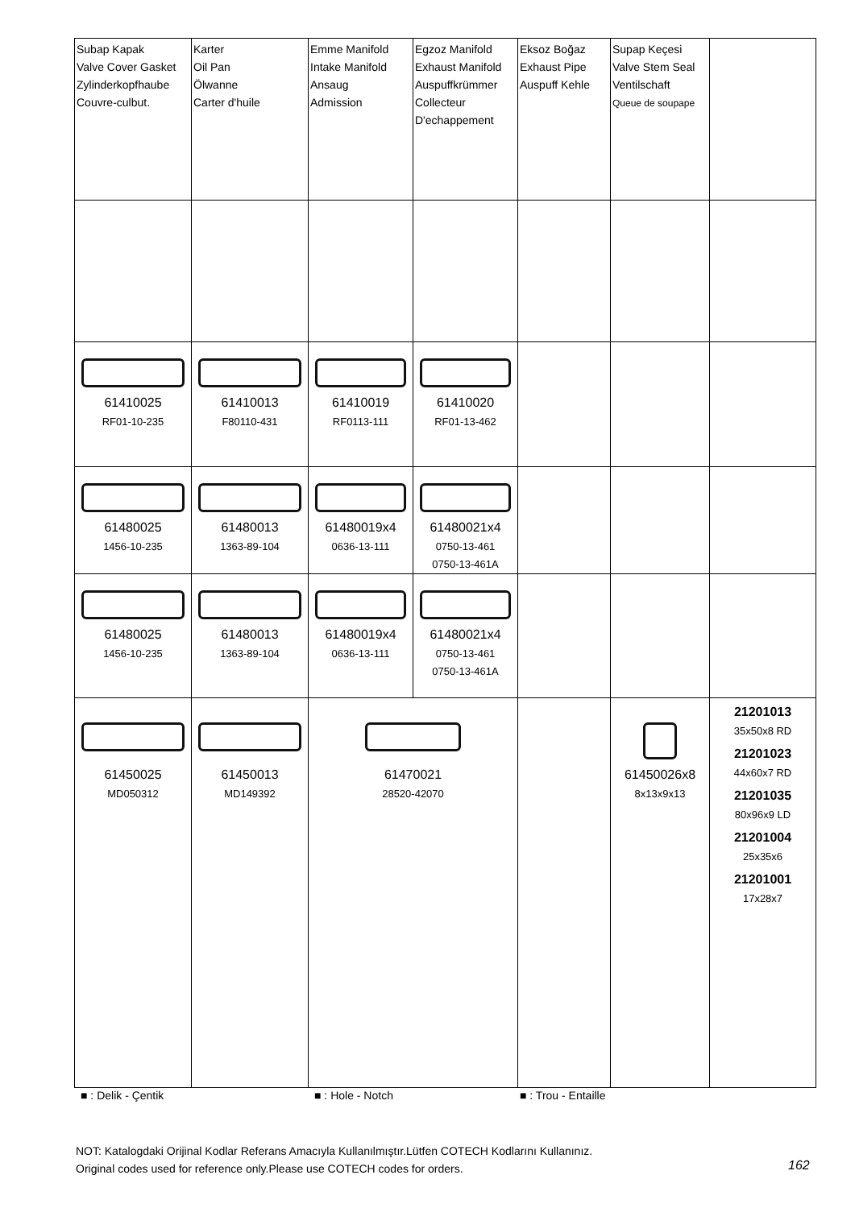| Subap Kapak Valve Cover Gasket Zylinderkopfhaube Couvre-culbut. | Karter Oil Pan Ölwanne Carter d'huile | Emme Manifold Intake Manifold Ansaug Admission | Egzoz Manifold Exhaust Manifold Auspuffkrümmer Collecteur D'echappement | Eksoz Boğaz Exhaust Pipe Auspuff Kehle | Supap Keçesi Valve Stem Seal Ventilschaft Queue de soupape | |
| 61410025 RF01-10-235 | 61410013 F80110-431 | 61410019 RF0113-111 | 61410020 RF01-13-462 | | | |
| 61480025 1456-10-235 | 61480013 1363-89-104 | 61480019x4 0636-13-111 | 61480021x4 0750-13-461 0750-13-461A | | | |
| 61480025 1456-10-235 | 61480013 1363-89-104 | 61480019x4 0636-13-111 | 61480021x4 0750-13-461 0750-13-461A | | | |
| 61450025 MD050312 | 61450013 MD149392 | 61470021 28520-42070 | | | 61450026x8 8x13x9x13 | 21201013 35x50x8 RD 21201023 44x60x7 RD 21201035 80x96x9 LD 21201004 25x35x6 21201001 17x28x7 |
■ : Delik - Çentik ■ : Hole - Notch ■ : Trou - Entaille
NOT: Katalogdaki Orijinal Kodlar Referans Amacıyla Kullanılmıştır.Lütfen COTECH Kodlarını Kullanınız.
Original codes used for reference only.Please use COTECH codes for orders.
162